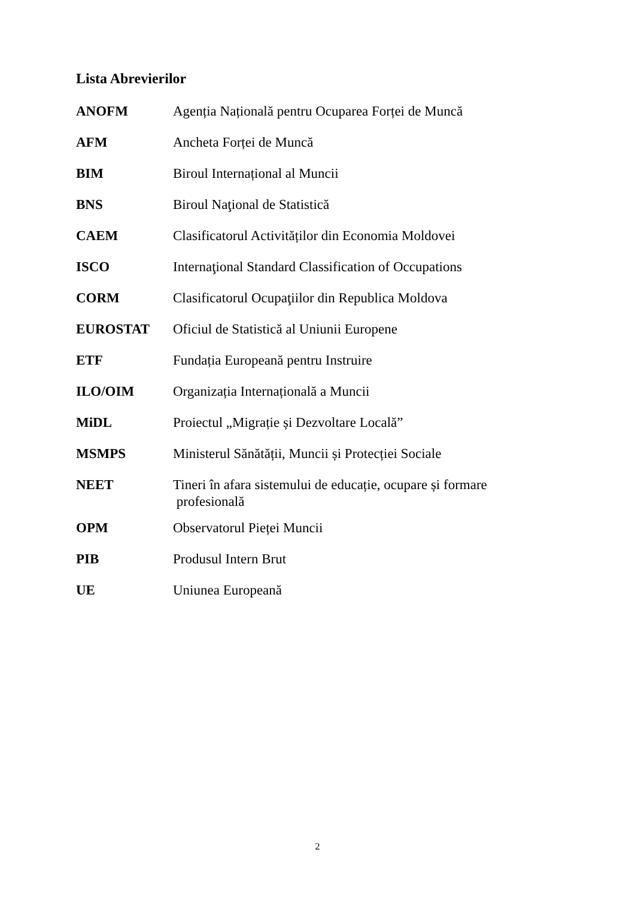Lista Abrevierilor
ANOFM Agenția Națională pentru Ocuparea Forței de Muncă
AFM Ancheta Forței de Muncă
BIM Biroul Internațional al Muncii
BNS Biroul Naţional de Statistică
CAEM Clasificatorul Activităților din Economia Moldovei
ISCO Internaţional Standard Classification of Occupations
CORM Clasificatorul Ocupaţiilor din Republica Moldova
EUROSTAT Oficiul de Statistică al Uniunii Europene
ETF Fundația Europeană pentru Instruire
ILO/OIM Organizația Internațională a Muncii
MiDL Proiectul „Migrație și Dezvoltare Locală”
MSMPS Ministerul Sănătății, Muncii și Protecției Sociale
NEET Tineri în afara sistemului de educație, ocupare și formare
profesională
OPM Observatorul Pieței Muncii
PIB Produsul Intern Brut
UE Uniunea Europeană
2